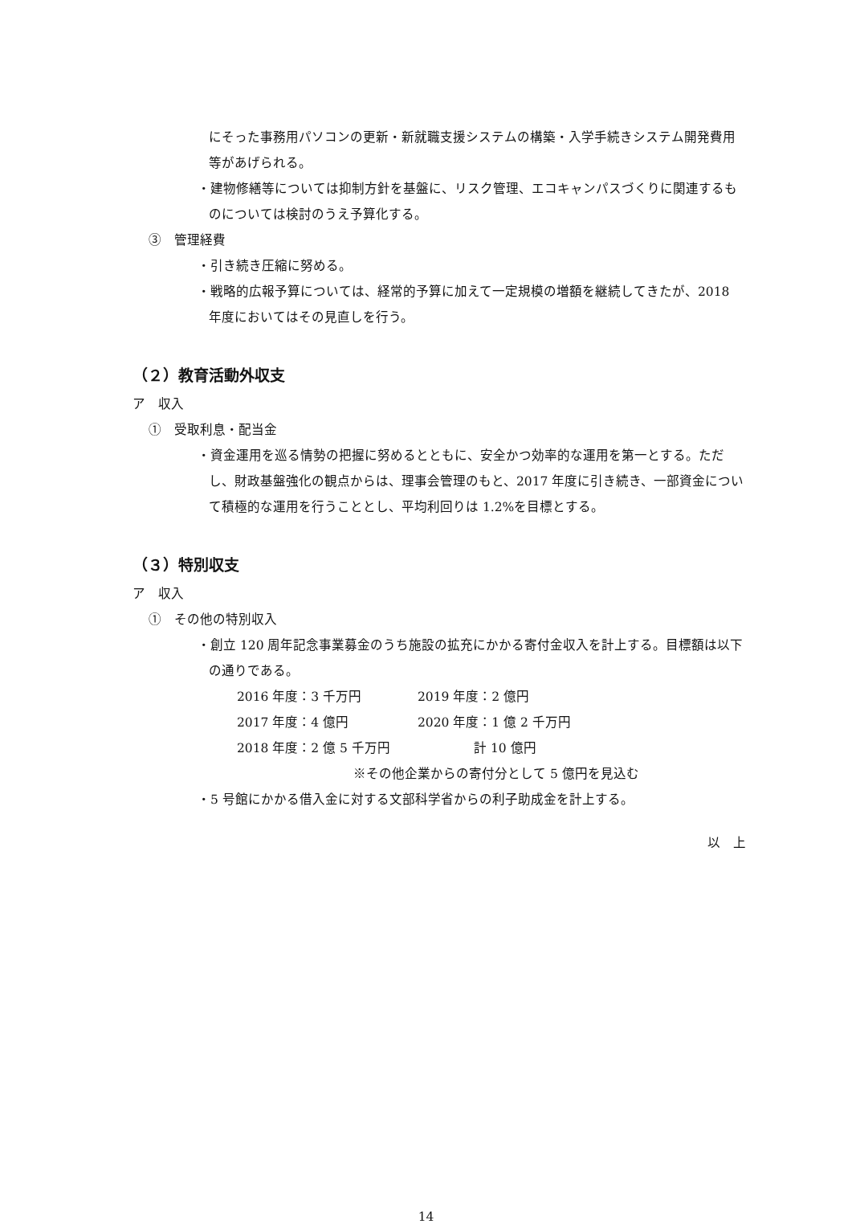にそった事務用パソコンの更新・新就職支援システムの構築・入学手続きシステム開発費用等があげられる。
・建物修繕等については抑制方針を基盤に、リスク管理、エコキャンパスづくりに関連するものについては検討のうえ予算化する。
③　管理経費
・引き続き圧縮に努める。
・戦略的広報予算については、経常的予算に加えて一定規模の増額を継続してきたが、2018 年度においてはその見直しを行う。
（２）教育活動外収支
ア　収入
①　受取利息・配当金
・資金運用を巡る情勢の把握に努めるとともに、安全かつ効率的な運用を第一とする。ただし、財政基盤強化の観点からは、理事会管理のもと、2017 年度に引き続き、一部資金について積極的な運用を行うこととし、平均利回りは 1.2%を目標とする。
（３）特別収支
ア　収入
①　その他の特別収入
・創立 120 周年記念事業募金のうち施設の拡充にかかる寄付金収入を計上する。目標額は以下の通りである。
2016 年度：3 千万円 2019 年度：2 億円
2017 年度：4 億円 2020 年度：1 億 2 千万円
2018 年度：2 億 5 千万円 計 10 億円
※その他企業からの寄付分として 5 億円を見込む
・5 号館にかかる借入金に対する文部科学省からの利子助成金を計上する。
以　上
14